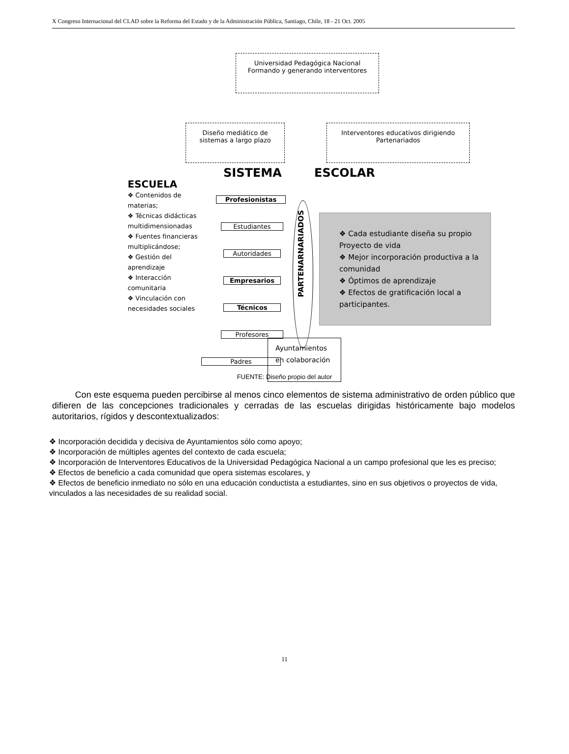X Congreso Internacional del CLAD sobre la Reforma del Estado y de la Administración Pública, Santiago, Chile, 18 - 21 Oct. 2005
Universidad Pedagógica Nacional
Formando y generando interventores
Diseño mediático de
sistemas a largo plazo
Interventores educativos dirigiendo
Partenariados
SISTEMA ESCOLAR
ESCUELA
❖ Contenidos de materias;
❖ Técnicas didácticas multidimensionadas
❖ Fuentes financieras multiplicándose;
❖ Gestión del aprendizaje
❖ Interacción comunitaria
❖ Vinculación con necesidades sociales
Profesionistas
Estudiantes
Autoridades
Empresarios
Técnicos
Profesores
Padres
PARTENARNARIADOS
❖ Cada estudiante diseña su propio Proyecto de vida
❖ Mejor incorporación productiva a la comunidad
❖ Óptimos de aprendizaje
❖ Efectos de gratificación local a participantes.
Ayuntamientos
en colaboración
FUENTE: Diseño propio del autor
Con este esquema pueden percibirse al menos cinco elementos de sistema administrativo de orden público que difieren de las concepciones tradicionales y cerradas de las escuelas dirigidas históricamente bajo modelos autoritarios, rígidos y descontextualizados:
❖ Incorporación decidida y decisiva de Ayuntamientos sólo como apoyo;
❖ Incorporación de múltiples agentes del contexto de cada escuela;
❖ Incorporación de Interventores Educativos de la Universidad Pedagógica Nacional a un campo profesional que les es preciso;
❖ Efectos de beneficio a cada comunidad que opera sistemas escolares, y
❖ Efectos de beneficio inmediato no sólo en una educación conductista a estudiantes, sino en sus objetivos o proyectos de vida, vinculados a las necesidades de su realidad social.
11